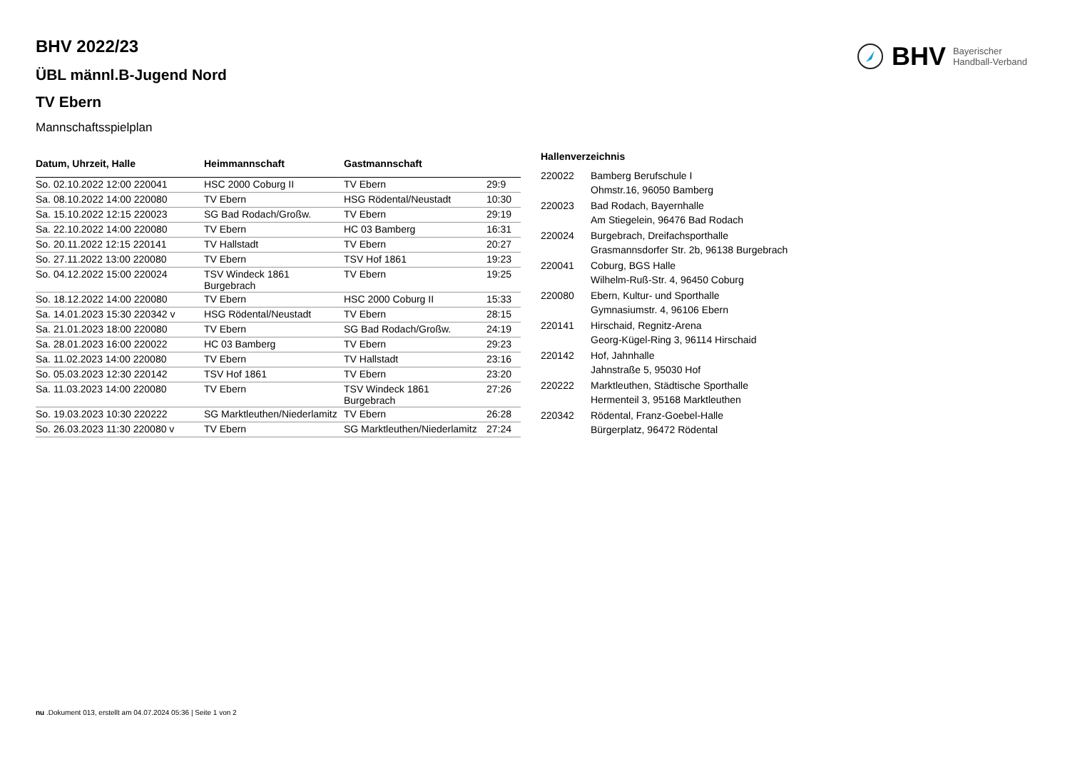BHV Bayerischer
Handball-Verband
BHV 2022/23
ÜBL männl.B-Jugend Nord
TV Ebern
Mannschaftsspielplan
| Datum, Uhrzeit, Halle | Heimmannschaft | Gastmannschaft | |
| --- | --- | --- | --- |
| So. 02.10.2022 12:00 220041 | HSC 2000 Coburg II | TV Ebern | 29:9 |
| Sa. 08.10.2022 14:00 220080 | TV Ebern | HSG Rödental/Neustadt | 10:30 |
| Sa. 15.10.2022 12:15 220023 | SG Bad Rodach/Großw. | TV Ebern | 29:19 |
| Sa. 22.10.2022 14:00 220080 | TV Ebern | HC 03 Bamberg | 16:31 |
| So. 20.11.2022 12:15 220141 | TV Hallstadt | TV Ebern | 20:27 |
| So. 27.11.2022 13:00 220080 | TV Ebern | TSV Hof 1861 | 19:23 |
| So. 04.12.2022 15:00 220024 | TSV Windeck 1861 Burgebrach | TV Ebern | 19:25 |
| So. 18.12.2022 14:00 220080 | TV Ebern | HSC 2000 Coburg II | 15:33 |
| Sa. 14.01.2023 15:30 220342 v | HSG Rödental/Neustadt | TV Ebern | 28:15 |
| Sa. 21.01.2023 18:00 220080 | TV Ebern | SG Bad Rodach/Großw. | 24:19 |
| Sa. 28.01.2023 16:00 220022 | HC 03 Bamberg | TV Ebern | 29:23 |
| Sa. 11.02.2023 14:00 220080 | TV Ebern | TV Hallstadt | 23:16 |
| So. 05.03.2023 12:30 220142 | TSV Hof 1861 | TV Ebern | 23:20 |
| Sa. 11.03.2023 14:00 220080 | TV Ebern | TSV Windeck 1861 Burgebrach | 27:26 |
| So. 19.03.2023 10:30 220222 | SG Marktleuthen/Niederlamitz | TV Ebern | 26:28 |
| So. 26.03.2023 11:30 220080 v | TV Ebern | SG Marktleuthen/Niederlamitz | 27:24 |
| Hallenverzeichnis | |
| --- | --- |
| 220022 | Bamberg Berufschule I Ohmstr.16, 96050 Bamberg |
| 220023 | Bad Rodach, Bayernhalle Am Stiegelein, 96476 Bad Rodach |
| 220024 | Burgebrach, Dreifachsporthalle Grasmannsdorfer Str. 2b, 96138 Burgebrach |
| 220041 | Coburg, BGS Halle Wilhelm-Ruß-Str. 4, 96450 Coburg |
| 220080 | Ebern, Kultur- und Sporthalle Gymnasiumstr. 4, 96106 Ebern |
| 220141 | Hirschaid, Regnitz-Arena Georg-Kügel-Ring 3, 96114 Hirschaid |
| 220142 | Hof, Jahnhalle Jahnstraße 5, 95030 Hof |
| 220222 | Marktleuthen, Städtische Sporthalle Hermenteil 3, 95168 Marktleuthen |
| 220342 | Rödental, Franz-Goebel-Halle Bürgerplatz, 96472 Rödental |
nu .Dokument 013, erstellt am 04.07.2024 05:36 | Seite 1 von 2